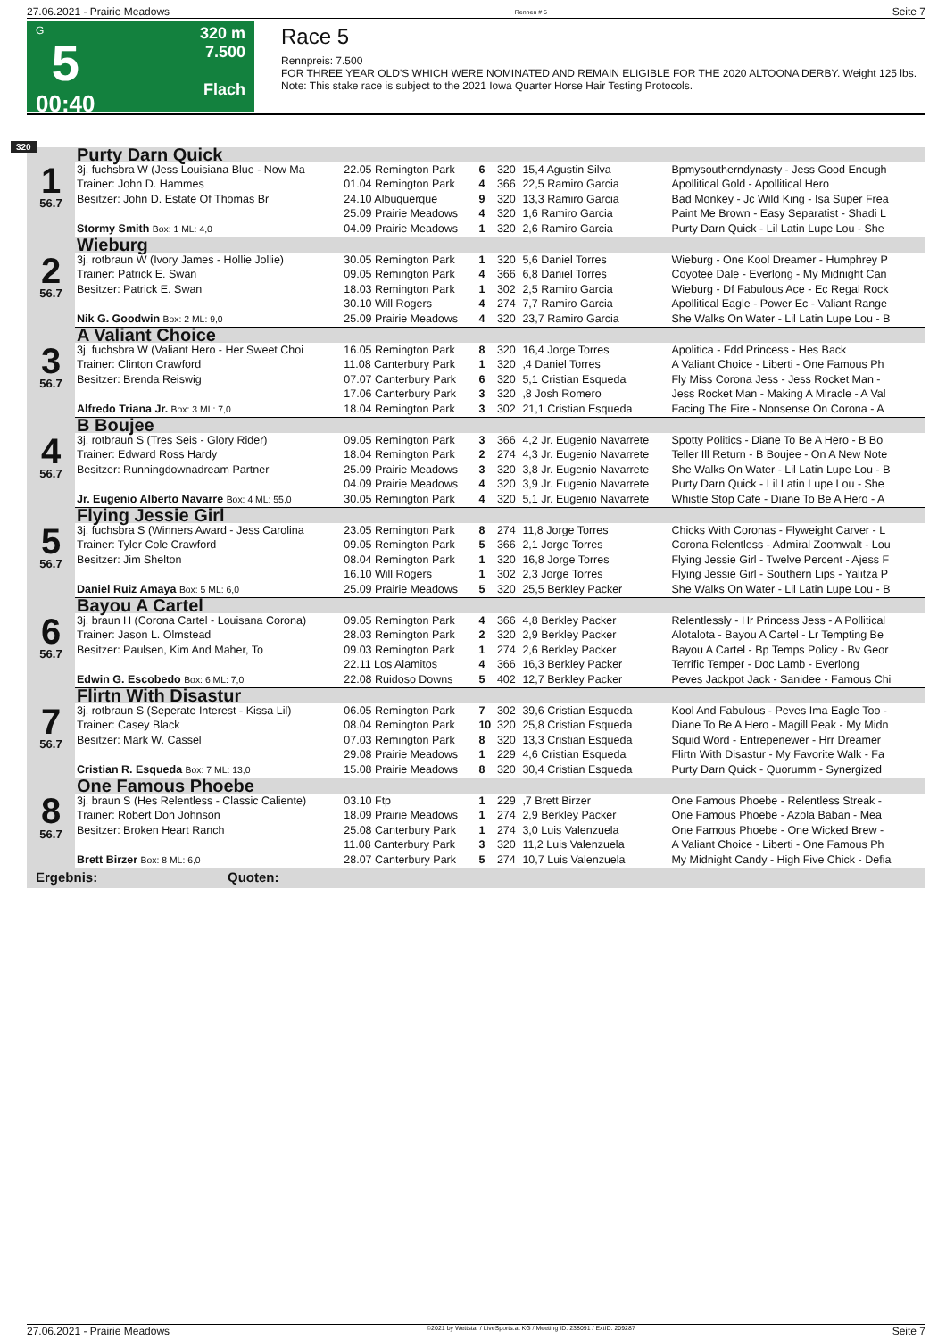27.06.2021 - Prairie Meadows Rennen # 5 Seite 7
G
5
00:40
320 m
7.500
Flach
Race 5
Rennpreis: 7.500
FOR THREE YEAR OLD'S WHICH WERE NOMINATED AND REMAIN ELIGIBLE FOR THE 2020 ALTOONA DERBY. Weight 125 lbs.
Note: This stake race is subject to the 2021 Iowa Quarter Horse Hair Testing Protocols.
320
| 1 56.7 | Purty Darn Quick | | | | | |
| | 3j. fuchsbra W (Jess Louisiana Blue - Now Ma | 22.05 Remington Park | 6 | 320 | 15,4 Agustin Silva | Bpmysoutherndynasty - Jess Good Enough |
| | Trainer: John D. Hammes | 01.04 Remington Park | 4 | 366 | 22,5 Ramiro Garcia | Apollitical Gold - Apollitical Hero |
| | Besitzer: John D. Estate Of Thomas Br | 24.10 Albuquerque | 9 | 320 | 13,3 Ramiro Garcia | Bad Monkey - Jc Wild King - Isa Super Frea |
| | | 25.09 Prairie Meadows | 4 | 320 | 1,6 Ramiro Garcia | Paint Me Brown - Easy Separatist - Shadi L |
| | Stormy Smith Box: 1 ML: 4,0 | 04.09 Prairie Meadows | 1 | 320 | 2,6 Ramiro Garcia | Purty Darn Quick - Lil Latin Lupe Lou - She |
| 2 56.7 | Wieburg | | | | | |
| | 3j. rotbraun W (Ivory James - Hollie Jollie) | 30.05 Remington Park | 1 | 320 | 5,6 Daniel Torres | Wieburg - One Kool Dreamer - Humphrey P |
| | Trainer: Patrick E. Swan | 09.05 Remington Park | 4 | 366 | 6,8 Daniel Torres | Coyotee Dale - Everlong - My Midnight Can |
| | Besitzer: Patrick E. Swan | 18.03 Remington Park | 1 | 302 | 2,5 Ramiro Garcia | Wieburg - Df Fabulous Ace - Ec Regal Rock |
| | | 30.10 Will Rogers | 4 | 274 | 7,7 Ramiro Garcia | Apollitical Eagle - Power Ec - Valiant Range |
| | Nik G. Goodwin Box: 2 ML: 9,0 | 25.09 Prairie Meadows | 4 | 320 | 23,7 Ramiro Garcia | She Walks On Water - Lil Latin Lupe Lou - B |
| 3 56.7 | A Valiant Choice | | | | | |
| | 3j. fuchsbra W (Valiant Hero - Her Sweet Choi | 16.05 Remington Park | 8 | 320 | 16,4 Jorge Torres | Apolitica - Fdd Princess - Hes Back |
| | Trainer: Clinton Crawford | 11.08 Canterbury Park | 1 | 320 | ,4 Daniel Torres | A Valiant Choice - Liberti - One Famous Ph |
| | Besitzer: Brenda Reiswig | 07.07 Canterbury Park | 6 | 320 | 5,1 Cristian Esqueda | Fly Miss Corona Jess - Jess Rocket Man - |
| | | 17.06 Canterbury Park | 3 | 320 | ,8 Josh Romero | Jess Rocket Man - Making A Miracle - A Val |
| | Alfredo Triana Jr. Box: 3 ML: 7,0 | 18.04 Remington Park | 3 | 302 | 21,1 Cristian Esqueda | Facing The Fire - Nonsense On Corona - A |
| 4 56.7 | B Boujee | | | | | |
| | 3j. rotbraun S (Tres Seis - Glory Rider) | 09.05 Remington Park | 3 | 366 | 4,2 Jr. Eugenio Navarrete | Spotty Politics - Diane To Be A Hero - B Bo |
| | Trainer: Edward Ross Hardy | 18.04 Remington Park | 2 | 274 | 4,3 Jr. Eugenio Navarrete | Teller Ill Return - B Boujee - On A New Note |
| | Besitzer: Runningdownadream Partner | 25.09 Prairie Meadows | 3 | 320 | 3,8 Jr. Eugenio Navarrete | She Walks On Water - Lil Latin Lupe Lou - B |
| | | 04.09 Prairie Meadows | 4 | 320 | 3,9 Jr. Eugenio Navarrete | Purty Darn Quick - Lil Latin Lupe Lou - She |
| | Jr. Eugenio Alberto Navarre Box: 4 ML: 55,0 | 30.05 Remington Park | 4 | 320 | 5,1 Jr. Eugenio Navarrete | Whistle Stop Cafe - Diane To Be A Hero - A |
| 5 56.7 | Flying Jessie Girl | | | | | |
| | 3j. fuchsbra S (Winners Award - Jess Carolina | 23.05 Remington Park | 8 | 274 | 11,8 Jorge Torres | Chicks With Coronas - Flyweight Carver - L |
| | Trainer: Tyler Cole Crawford | 09.05 Remington Park | 5 | 366 | 2,1 Jorge Torres | Corona Relentless - Admiral Zoomwalt - Lou |
| | Besitzer: Jim Shelton | 08.04 Remington Park | 1 | 320 | 16,8 Jorge Torres | Flying Jessie Girl - Twelve Percent - Ajess F |
| | | 16.10 Will Rogers | 1 | 302 | 2,3 Jorge Torres | Flying Jessie Girl - Southern Lips - Yalitza P |
| | Daniel Ruiz Amaya Box: 5 ML: 6,0 | 25.09 Prairie Meadows | 5 | 320 | 25,5 Berkley Packer | She Walks On Water - Lil Latin Lupe Lou - B |
| 6 56.7 | Bayou A Cartel | | | | | |
| | 3j. braun H (Corona Cartel - Louisana Corona) | 09.05 Remington Park | 4 | 366 | 4,8 Berkley Packer | Relentlessly - Hr Princess Jess - A Pollitical |
| | Trainer: Jason L. Olmstead | 28.03 Remington Park | 2 | 320 | 2,9 Berkley Packer | Alotalota - Bayou A Cartel - Lr Tempting Be |
| | Besitzer: Paulsen, Kim And Maher, To | 09.03 Remington Park | 1 | 274 | 2,6 Berkley Packer | Bayou A Cartel - Bp Temps Policy - Bv Geor |
| | | 22.11 Los Alamitos | 4 | 366 | 16,3 Berkley Packer | Terrific Temper - Doc Lamb - Everlong |
| | Edwin G. Escobedo Box: 6 ML: 7,0 | 22.08 Ruidoso Downs | 5 | 402 | 12,7 Berkley Packer | Peves Jackpot Jack - Sanidee - Famous Chi |
| 7 56.7 | Flirtn With Disastur | | | | | |
| | 3j. rotbraun S (Seperate Interest - Kissa Lil) | 06.05 Remington Park | 7 | 302 | 39,6 Cristian Esqueda | Kool And Fabulous - Peves Ima Eagle Too - |
| | Trainer: Casey Black | 08.04 Remington Park | 10 | 320 | 25,8 Cristian Esqueda | Diane To Be A Hero - Magill Peak - My Midn |
| | Besitzer: Mark W. Cassel | 07.03 Remington Park | 8 | 320 | 13,3 Cristian Esqueda | Squid Word - Entrepenewer - Hrr Dreamer |
| | | 29.08 Prairie Meadows | 1 | 229 | 4,6 Cristian Esqueda | Flirtn With Disastur - My Favorite Walk - Fa |
| | Cristian R. Esqueda Box: 7 ML: 13,0 | 15.08 Prairie Meadows | 8 | 320 | 30,4 Cristian Esqueda | Purty Darn Quick - Quorumm - Synergized |
| 8 56.7 | One Famous Phoebe | | | | | |
| | 3j. braun S (Hes Relentless - Classic Caliente) | 03.10 Ftp | 1 | 229 | ,7 Brett Birzer | One Famous Phoebe - Relentless Streak - |
| | Trainer: Robert Don Johnson | 18.09 Prairie Meadows | 1 | 274 | 2,9 Berkley Packer | One Famous Phoebe - Azola Baban - Mea |
| | Besitzer: Broken Heart Ranch | 25.08 Canterbury Park | 1 | 274 | 3,0 Luis Valenzuela | One Famous Phoebe - One Wicked Brew - |
| | | 11.08 Canterbury Park | 3 | 320 | 11,2 Luis Valenzuela | A Valiant Choice - Liberti - One Famous Ph |
| | Brett Birzer Box: 8 ML: 6,0 | 28.07 Canterbury Park | 5 | 274 | 10,7 Luis Valenzuela | My Midnight Candy - High Five Chick - Defia |
| Ergebnis: Quoten: | | | | | | |
27.06.2021 - Prairie Meadows ©2021 by Wettstar / LiveSports.at KG / Meeting ID: 238091 / ExtID: 209287 Seite 7